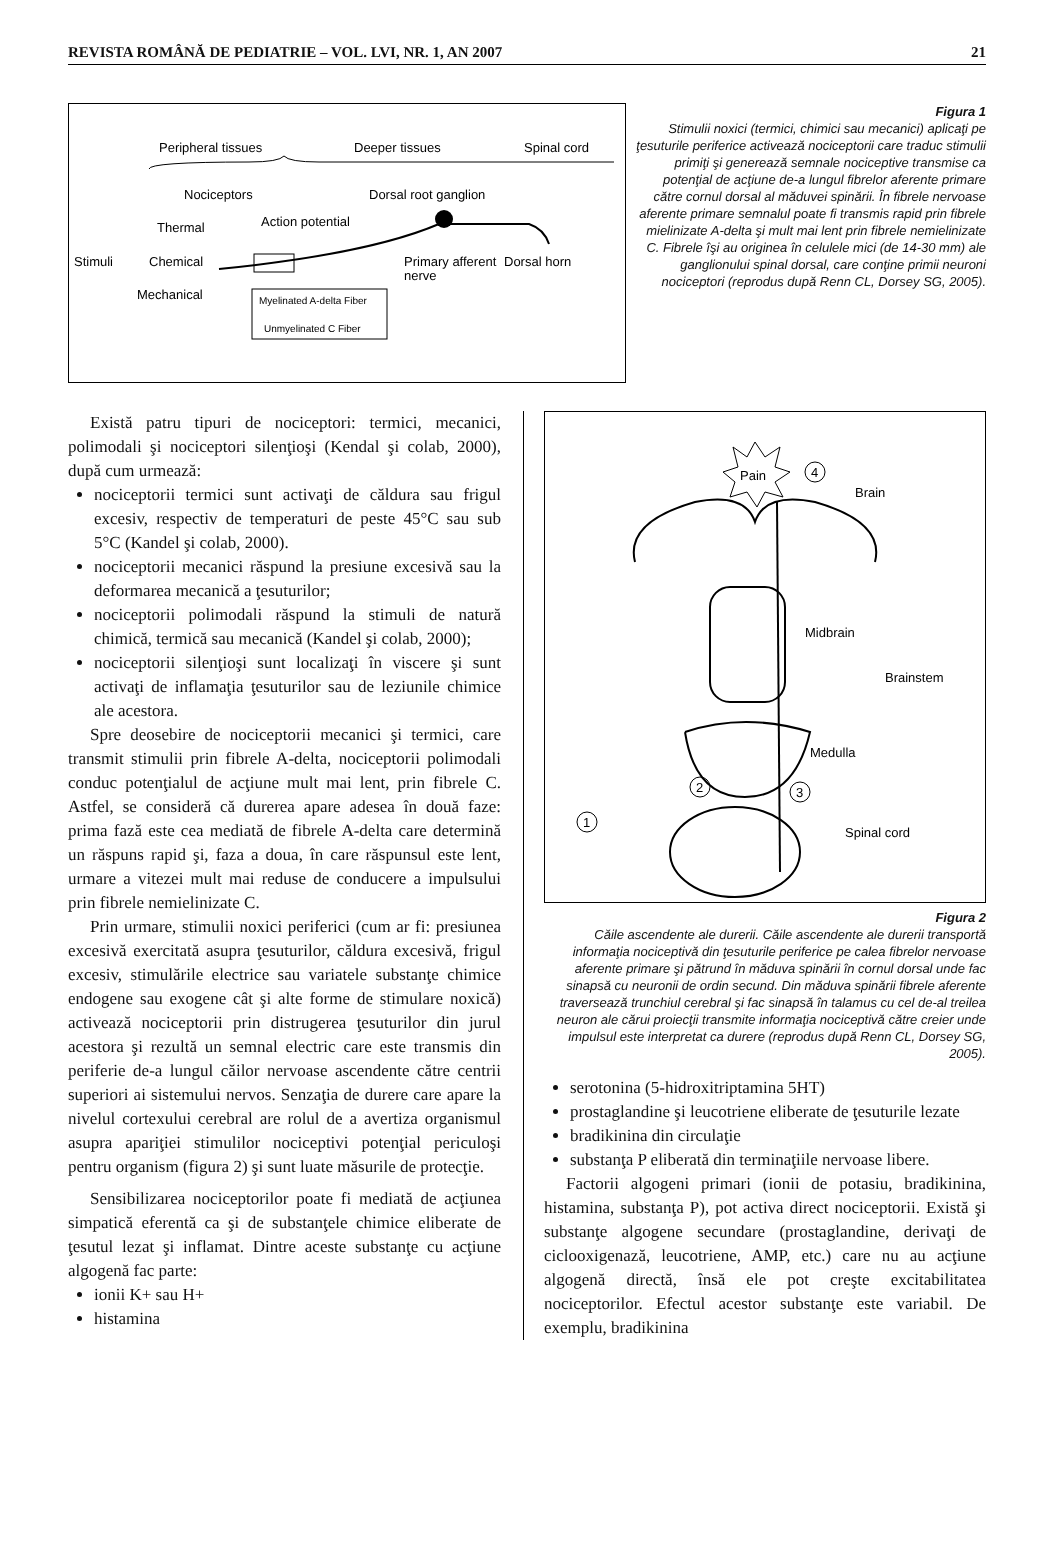REVISTA ROMÂNĂ DE PEDIATRIE – VOL. LVI, NR. 1, AN 2007 21
Peripheral tissues
Deeper tissues
Spinal cord
Nociceptors
Dorsal root ganglion
Thermal
Action potential
Stimuli
Chemical
Mechanical
Primary afferent
nerve
Dorsal horn
Myelinated A-delta Fiber
Unmyelinated C Fiber
Figura 1
Stimulii noxici (termici, chimici sau mecanici) aplicaţi pe ţesuturile periferice activează nociceptorii care traduc stimulii primiţi şi generează semnale nociceptive transmise ca potenţial de acţiune de-a lungul fibrelor aferente primare către cornul dorsal al măduvei spinării. În fibrele nervoase aferente primare semnalul poate fi transmis rapid prin fibrele mielinizate A-delta şi mult mai lent prin fibrele nemielinizate C. Fibrele îşi au originea în celulele mici (de 14-30 mm) ale ganglionului spinal dorsal, care conţine primii neuroni nociceptori (reprodus după Renn CL, Dorsey SG, 2005).
Există patru tipuri de nociceptori: termici, mecanici, polimodali şi nociceptori silenţioşi (Kendal şi colab, 2000), după cum urmează:
nociceptorii termici sunt activaţi de căldura sau frigul excesiv, respectiv de temperaturi de peste 45°C sau sub 5°C (Kandel şi colab, 2000).
nociceptorii mecanici răspund la presiune excesivă sau la deformarea mecanică a ţesuturilor;
nociceptorii polimodali răspund la stimuli de natură chimică, termică sau mecanică (Kandel şi colab, 2000);
nociceptorii silenţioşi sunt localizaţi în viscere şi sunt activaţi de inflamaţia ţesuturilor sau de leziunile chimice ale acestora.
Spre deosebire de nociceptorii mecanici şi termici, care transmit stimulii prin fibrele A-delta, nociceptorii polimodali conduc potenţialul de acţiune mult mai lent, prin fibrele C. Astfel, se consideră că durerea apare adesea în două faze: prima fază este cea mediată de fibrele A-delta care determină un răspuns rapid şi, faza a doua, în care răspunsul este lent, urmare a vitezei mult mai reduse de conducere a impulsului prin fibrele nemielinizate C.
Prin urmare, stimulii noxici periferici (cum ar fi: presiunea excesivă exercitată asupra ţesuturilor, căldura excesivă, frigul excesiv, stimulările electrice sau variatele substanţe chimice endogene sau exogene cât şi alte forme de stimulare noxică) activează nociceptorii prin distrugerea ţesuturilor din jurul acestora şi rezultă un semnal electric care este transmis din periferie de-a lungul căilor nervoase ascendente către centrii superiori ai sistemului nervos. Senzaţia de durere care apare la nivelul cortexului cerebral are rolul de a avertiza organismul asupra apariţiei stimulilor nociceptivi potenţial periculoşi pentru organism (figura 2) şi sunt luate măsurile de protecţie.
Sensibilizarea nociceptorilor poate fi mediată de acţiunea simpatică eferentă ca şi de substanţele chimice eliberate de ţesutul lezat şi inflamat. Dintre aceste substanţe cu acţiune algogenă fac parte:
ionii K+ sau H+
histamina
Pain
4
Brain
Midbrain
Brainstem
Medulla
Spinal cord
1
2
3
Figura 2
Căile ascendente ale durerii. Căile ascendente ale durerii transportă informaţia nociceptivă din ţesuturile periferice pe calea fibrelor nervoase aferente primare şi pătrund în măduva spinării în cornul dorsal unde fac sinapsă cu neuronii de ordin secund. Din măduva spinării fibrele aferente traversează trunchiul cerebral şi fac sinapsă în talamus cu cel de-al treilea neuron ale cărui proiecţii transmite informaţia nociceptivă către creier unde impulsul este interpretat ca durere (reprodus după Renn CL, Dorsey SG, 2005).
serotonina (5-hidroxitriptamina 5HT)
prostaglandine şi leucotriene eliberate de ţesuturile lezate
bradikinina din circulaţie
substanţa P eliberată din terminaţiile nervoase libere.
Factorii algogeni primari (ionii de potasiu, bradikinina, histamina, substanţa P), pot activa direct nociceptorii. Există şi substanţe algogene secundare (prostaglandine, derivaţi de ciclooxigenază, leucotriene, AMP, etc.) care nu au acţiune algogenă directă, însă ele pot creşte excitabilitatea nociceptorilor. Efectul acestor substanţe este variabil. De exemplu, bradikinina